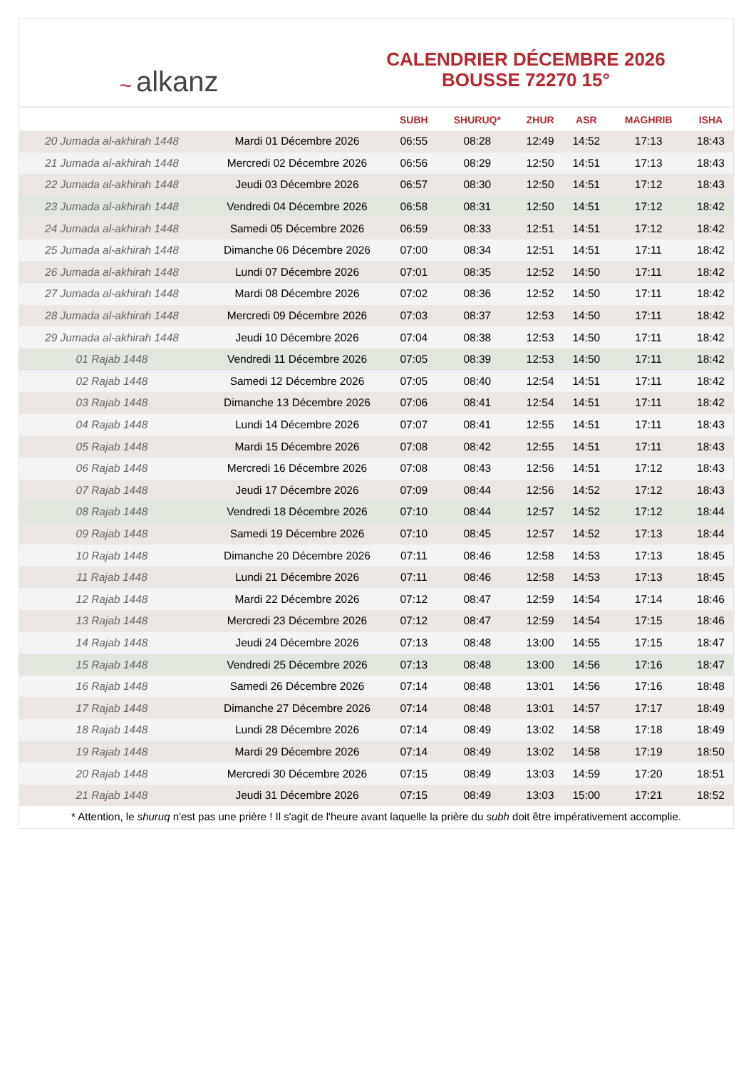~ alkanz
CALENDRIER DÉCEMBRE 2026
BOUSSE 72270 15°
| | | SUBH | SHURUQ* | ZHUR | ASR | MAGHRIB | ISHA |
| --- | --- | --- | --- | --- | --- | --- | --- |
| 20 Jumada al-akhirah 1448 | Mardi 01 Décembre 2026 | 06:55 | 08:28 | 12:49 | 14:52 | 17:13 | 18:43 |
| 21 Jumada al-akhirah 1448 | Mercredi 02 Décembre 2026 | 06:56 | 08:29 | 12:50 | 14:51 | 17:13 | 18:43 |
| 22 Jumada al-akhirah 1448 | Jeudi 03 Décembre 2026 | 06:57 | 08:30 | 12:50 | 14:51 | 17:12 | 18:43 |
| 23 Jumada al-akhirah 1448 | Vendredi 04 Décembre 2026 | 06:58 | 08:31 | 12:50 | 14:51 | 17:12 | 18:42 |
| 24 Jumada al-akhirah 1448 | Samedi 05 Décembre 2026 | 06:59 | 08:33 | 12:51 | 14:51 | 17:12 | 18:42 |
| 25 Jumada al-akhirah 1448 | Dimanche 06 Décembre 2026 | 07:00 | 08:34 | 12:51 | 14:51 | 17:11 | 18:42 |
| 26 Jumada al-akhirah 1448 | Lundi 07 Décembre 2026 | 07:01 | 08:35 | 12:52 | 14:50 | 17:11 | 18:42 |
| 27 Jumada al-akhirah 1448 | Mardi 08 Décembre 2026 | 07:02 | 08:36 | 12:52 | 14:50 | 17:11 | 18:42 |
| 28 Jumada al-akhirah 1448 | Mercredi 09 Décembre 2026 | 07:03 | 08:37 | 12:53 | 14:50 | 17:11 | 18:42 |
| 29 Jumada al-akhirah 1448 | Jeudi 10 Décembre 2026 | 07:04 | 08:38 | 12:53 | 14:50 | 17:11 | 18:42 |
| 01 Rajab 1448 | Vendredi 11 Décembre 2026 | 07:05 | 08:39 | 12:53 | 14:50 | 17:11 | 18:42 |
| 02 Rajab 1448 | Samedi 12 Décembre 2026 | 07:05 | 08:40 | 12:54 | 14:51 | 17:11 | 18:42 |
| 03 Rajab 1448 | Dimanche 13 Décembre 2026 | 07:06 | 08:41 | 12:54 | 14:51 | 17:11 | 18:42 |
| 04 Rajab 1448 | Lundi 14 Décembre 2026 | 07:07 | 08:41 | 12:55 | 14:51 | 17:11 | 18:43 |
| 05 Rajab 1448 | Mardi 15 Décembre 2026 | 07:08 | 08:42 | 12:55 | 14:51 | 17:11 | 18:43 |
| 06 Rajab 1448 | Mercredi 16 Décembre 2026 | 07:08 | 08:43 | 12:56 | 14:51 | 17:12 | 18:43 |
| 07 Rajab 1448 | Jeudi 17 Décembre 2026 | 07:09 | 08:44 | 12:56 | 14:52 | 17:12 | 18:43 |
| 08 Rajab 1448 | Vendredi 18 Décembre 2026 | 07:10 | 08:44 | 12:57 | 14:52 | 17:12 | 18:44 |
| 09 Rajab 1448 | Samedi 19 Décembre 2026 | 07:10 | 08:45 | 12:57 | 14:52 | 17:13 | 18:44 |
| 10 Rajab 1448 | Dimanche 20 Décembre 2026 | 07:11 | 08:46 | 12:58 | 14:53 | 17:13 | 18:45 |
| 11 Rajab 1448 | Lundi 21 Décembre 2026 | 07:11 | 08:46 | 12:58 | 14:53 | 17:13 | 18:45 |
| 12 Rajab 1448 | Mardi 22 Décembre 2026 | 07:12 | 08:47 | 12:59 | 14:54 | 17:14 | 18:46 |
| 13 Rajab 1448 | Mercredi 23 Décembre 2026 | 07:12 | 08:47 | 12:59 | 14:54 | 17:15 | 18:46 |
| 14 Rajab 1448 | Jeudi 24 Décembre 2026 | 07:13 | 08:48 | 13:00 | 14:55 | 17:15 | 18:47 |
| 15 Rajab 1448 | Vendredi 25 Décembre 2026 | 07:13 | 08:48 | 13:00 | 14:56 | 17:16 | 18:47 |
| 16 Rajab 1448 | Samedi 26 Décembre 2026 | 07:14 | 08:48 | 13:01 | 14:56 | 17:16 | 18:48 |
| 17 Rajab 1448 | Dimanche 27 Décembre 2026 | 07:14 | 08:48 | 13:01 | 14:57 | 17:17 | 18:49 |
| 18 Rajab 1448 | Lundi 28 Décembre 2026 | 07:14 | 08:49 | 13:02 | 14:58 | 17:18 | 18:49 |
| 19 Rajab 1448 | Mardi 29 Décembre 2026 | 07:14 | 08:49 | 13:02 | 14:58 | 17:19 | 18:50 |
| 20 Rajab 1448 | Mercredi 30 Décembre 2026 | 07:15 | 08:49 | 13:03 | 14:59 | 17:20 | 18:51 |
| 21 Rajab 1448 | Jeudi 31 Décembre 2026 | 07:15 | 08:49 | 13:03 | 15:00 | 17:21 | 18:52 |
* Attention, le shuruq n'est pas une prière ! Il s'agit de l'heure avant laquelle la prière du subh doit être impérativement accomplie.